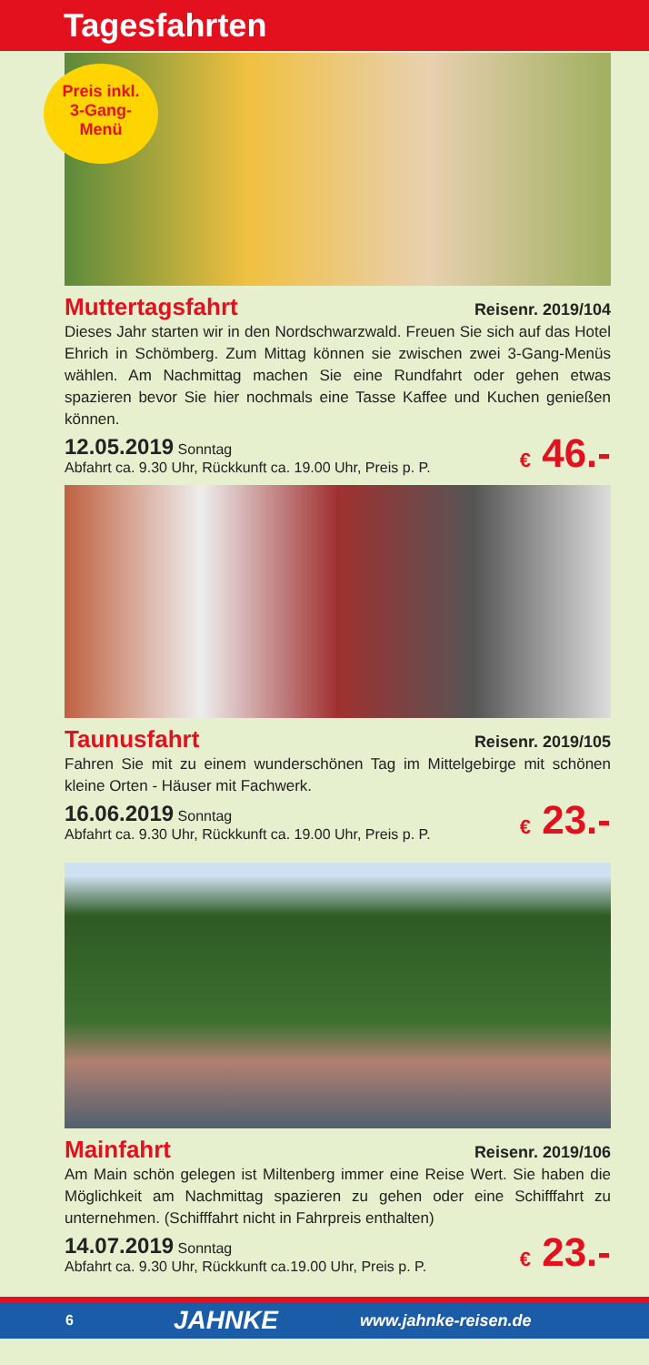Tagesfahrten
Preis inkl.
3-Gang-
Menü
Muttertagsfahrt
Reisenr. 2019/104
Dieses Jahr starten wir in den Nordschwarzwald. Freuen Sie sich auf das Hotel Ehrich in Schömberg. Zum Mittag können sie zwischen zwei 3-Gang-Menüs wählen. Am Nachmittag machen Sie eine Rundfahrt oder gehen etwas spazieren bevor Sie hier nochmals eine Tasse Kaffee und Kuchen genießen können.
12.05.2019 Sonntag
Abfahrt ca. 9.30 Uhr, Rückkunft ca. 19.00 Uhr, Preis p. P.
€ 46.-
Taunusfahrt
Reisenr. 2019/105
Fahren Sie mit zu einem wunderschönen Tag im Mittelgebirge mit schönen kleine Orten - Häuser mit Fachwerk.
16.06.2019 Sonntag
Abfahrt ca. 9.30 Uhr, Rückkunft ca. 19.00 Uhr, Preis p. P.
€ 23.-
Mainfahrt
Reisenr. 2019/106
Am Main schön gelegen ist Miltenberg immer eine Reise Wert. Sie haben die Möglichkeit am Nachmittag spazieren zu gehen oder eine Schifffahrt zu unternehmen. (Schifffahrt nicht in Fahrpreis enthalten)
14.07.2019 Sonntag
Abfahrt ca. 9.30 Uhr, Rückkunft ca.19.00 Uhr, Preis p. P.
€ 23.-
6 JAHNKE www.jahnke-reisen.de